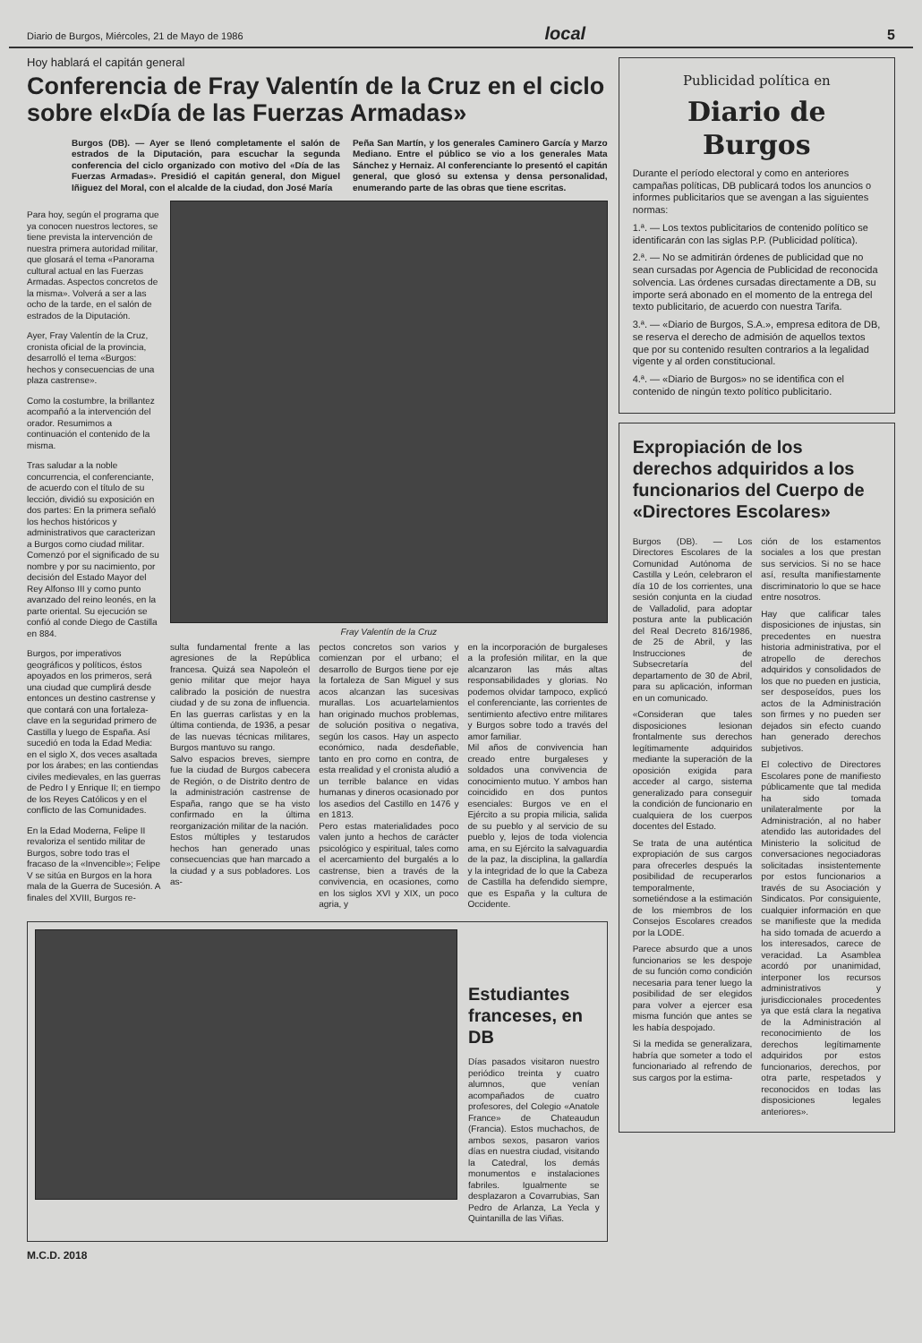Diario de Burgos, Miércoles, 21 de Mayo de 1986 local 5
Hoy hablará el capitán general
Conferencia de Fray Valentín de la Cruz en el ciclo sobre el«Día de las Fuerzas Armadas»
Burgos (DB). — Ayer se llenó completamente el salón de estrados de la Diputación, para escuchar la segunda conferencia del ciclo organizado con motivo del «Día de las Fuerzas Armadas». Presidió el capitán general, don Miguel Iñiguez del Moral, con el alcalde de la ciudad, don José María
Peña San Martín, y los generales Caminero García y Marzo Mediano. Entre el público se vio a los generales Mata Sánchez y Hernaiz. Al conferenciante lo presentó el capitán general, que glosó su extensa y densa personalidad, enumerando parte de las obras que tiene escritas.
Para hoy, según el programa que ya conocen nuestros lectores, se tiene prevista la intervención de nuestra primera autoridad militar, que glosará el tema «Panorama cultural actual en las Fuerzas Armadas. Aspectos concretos de la misma». Volverá a ser a las ocho de la tarde, en el salón de estrados de la Diputación.
Ayer, Fray Valentín de la Cruz, cronista oficial de la provincia, desarrolló el tema «Burgos: hechos y consecuencias de una plaza castrense».
Como la costumbre, la brillantez acompañó a la intervención del orador. Resumimos a continuación el contenido de la misma.
Tras saludar a la noble concurrencia, el conferenciante, de acuerdo con el título de su lección, dividió su exposición en dos partes: En la primera señaló los hechos históricos y administrativos que caracterizan a Burgos como ciudad militar. Comenzó por el significado de su nombre y por su nacimiento, por decisión del Estado Mayor del Rey Alfonso III y como punto avanzado del reino leonés, en la parte oriental. Su ejecución se confió al conde Diego de Castilla en 884.
Burgos, por imperativos geográficos y políticos, éstos apoyados en los primeros, será una ciudad que cumplirá desde entonces un destino castrense y que contará con una fortaleza-clave en la seguridad primero de Castilla y luego de España. Así sucedió en toda la Edad Media: en el siglo X, dos veces asaltada por los árabes; en las contiendas civiles medievales, en las guerras de Pedro I y Enrique II; en tiempo de los Reyes Católicos y en el conflicto de las Comunidades.
En la Edad Moderna, Felipe II revaloriza el sentido militar de Burgos, sobre todo tras el fracaso de la «Invencible»; Felipe V se sitúa en Burgos en la hora mala de la Guerra de Sucesión. A finales del XVIII, Burgos re-
Fray Valentín de la Cruz
sulta fundamental frente a las agresiones de la República francesa. Quizá sea Napoleón el genio militar que mejor haya calibrado la posición de nuestra ciudad y de su zona de influencia. En las guerras carlistas y en la última contienda, de 1936, a pesar de las nuevas técnicas militares, Burgos mantuvo su rango.
Salvo espacios breves, siempre fue la ciudad de Burgos cabecera de Región, o de Distrito dentro de la administración castrense de España, rango que se ha visto confirmado en la última reorganización militar de la nación.
Estos múltiples y testarudos hechos han generado unas consecuencias que han marcado a la ciudad y a sus pobladores. Los as-
pectos concretos son varios y comienzan por el urbano; el desarrollo de Burgos tiene por eje la fortaleza de San Miguel y sus acos alcanzan las sucesivas murallas. Los acuartelamientos han originado muchos problemas, de solución positiva o negativa, según los casos. Hay un aspecto económico, nada desdeñable, tanto en pro como en contra, de esta rrealidad y el cronista aludió a un terrible balance en vidas humanas y dineros ocasionado por los asedios del Castillo en 1476 y en 1813.
Pero estas materialidades poco valen junto a hechos de carácter psicológico y espiritual, tales como el acercamiento del burgalés a lo castrense, bien a través de la convivencia, en ocasiones, como en los siglos XVI y XIX, un poco agria, y
en la incorporación de burgaleses a la profesión militar, en la que alcanzaron las más altas responsabilidades y glorias. No podemos olvidar tampoco, explicó el conferenciante, las corrientes de sentimiento afectivo entre militares y Burgos sobre todo a través del amor familiar.
Mil años de convivencia han creado entre burgaleses y soldados una convivencia de conocimiento mutuo. Y ambos han coincidido en dos puntos esenciales: Burgos ve en el Ejército a su propia milicia, salida de su pueblo y al servicio de su pueblo y, lejos de toda violencia ama, en su Ejército la salvaguardia de la paz, la disciplina, la gallardía y la integridad de lo que la Cabeza de Castilla ha defendido siempre, que es España y la cultura de Occidente.
Estudiantes franceses, en DB
Días pasados visitaron nuestro periódico treinta y cuatro alumnos, que venían acompañados de cuatro profesores, del Colegio «Anatole France» de Chateaudun (Francia). Estos muchachos, de ambos sexos, pasaron varios días en nuestra ciudad, visitando la Catedral, los demás monumentos e instalaciones fabriles. Igualmente se desplazaron a Covarrubias, San Pedro de Arlanza, La Yecla y Quintanilla de las Viñas.
M.C.D. 2018
Publicidad política en
Diario de Burgos
Durante el período electoral y como en anteriores campañas políticas, DB publicará todos los anuncios o informes publicitarios que se avengan a las siguientes normas:
1.ª. — Los textos publicitarios de contenido político se identificarán con las siglas P.P. (Publicidad política).
2.ª. — No se admitirán órdenes de publicidad que no sean cursadas por Agencia de Publicidad de reconocida solvencia. Las órdenes cursadas directamente a DB, su importe será abonado en el momento de la entrega del texto publicitario, de acuerdo con nuestra Tarifa.
3.ª. — «Diario de Burgos, S.A.», empresa editora de DB, se reserva el derecho de admisión de aquellos textos que por su contenido resulten contrarios a la legalidad vigente y al orden constitucional.
4.ª. — «Diario de Burgos» no se identifica con el contenido de ningún texto político publicitario.
Expropiación de los derechos adquiridos a los funcionarios del Cuerpo de «Directores Escolares»
Burgos (DB). — Los Directores Escolares de la Comunidad Autónoma de Castilla y León, celebraron el día 10 de los corrientes, una sesión conjunta en la ciudad de Valladolid, para adoptar postura ante la publicación del Real Decreto 816/1986, de 25 de Abril, y las Instrucciones de Subsecretaría del departamento de 30 de Abril, para su aplicación, informan en un comunicado.
«Consideran que tales disposiciones lesionan frontalmente sus derechos legítimamente adquiridos mediante la superación de la oposición exigida para acceder al cargo, sistema generalizado para conseguir la condición de funcionario en cualquiera de los cuerpos docentes del Estado.
Se trata de una auténtica expropiación de sus cargos para ofrecerles después la posibilidad de recuperarlos temporalmente, sometiéndose a la estimación de los miembros de los Consejos Escolares creados por la LODE.
Parece absurdo que a unos funcionarios se les despoje de su función como condición necesaria para tener luego la posibilidad de ser elegidos para volver a ejercer esa misma función que antes se les había despojado.
Si la medida se generalizara, habría que someter a todo el funcionariado al refrendo de sus cargos por la estima-
ción de los estamentos sociales a los que prestan sus servicios. Si no se hace así, resulta manifiestamente discriminatorio lo que se hace entre nosotros.
Hay que calificar tales disposiciones de injustas, sin precedentes en nuestra historia administrativa, por el atropello de derechos adquiridos y consolidados de los que no pueden en justicia, ser desposeídos, pues los actos de la Administración son firmes y no pueden ser dejados sin efecto cuando han generado derechos subjetivos.
El colectivo de Directores Escolares pone de manifiesto públicamente que tal medida ha sido tomada unilateralmente por la Administración, al no haber atendido las autoridades del Ministerio la solicitud de conversaciones negociadoras solicitadas insistentemente por estos funcionarios a través de su Asociación y Sindicatos. Por consiguiente, cualquier información en que se manifieste que la medida ha sido tomada de acuerdo a los interesados, carece de veracidad. La Asamblea acordó por unanimidad, interponer los recursos administrativos y jurisdiccionales procedentes ya que está clara la negativa de la Administración al reconocimiento de los derechos legítimamente adquiridos por estos funcionarios, derechos, por otra parte, respetados y reconocidos en todas las disposiciones legales anteriores».